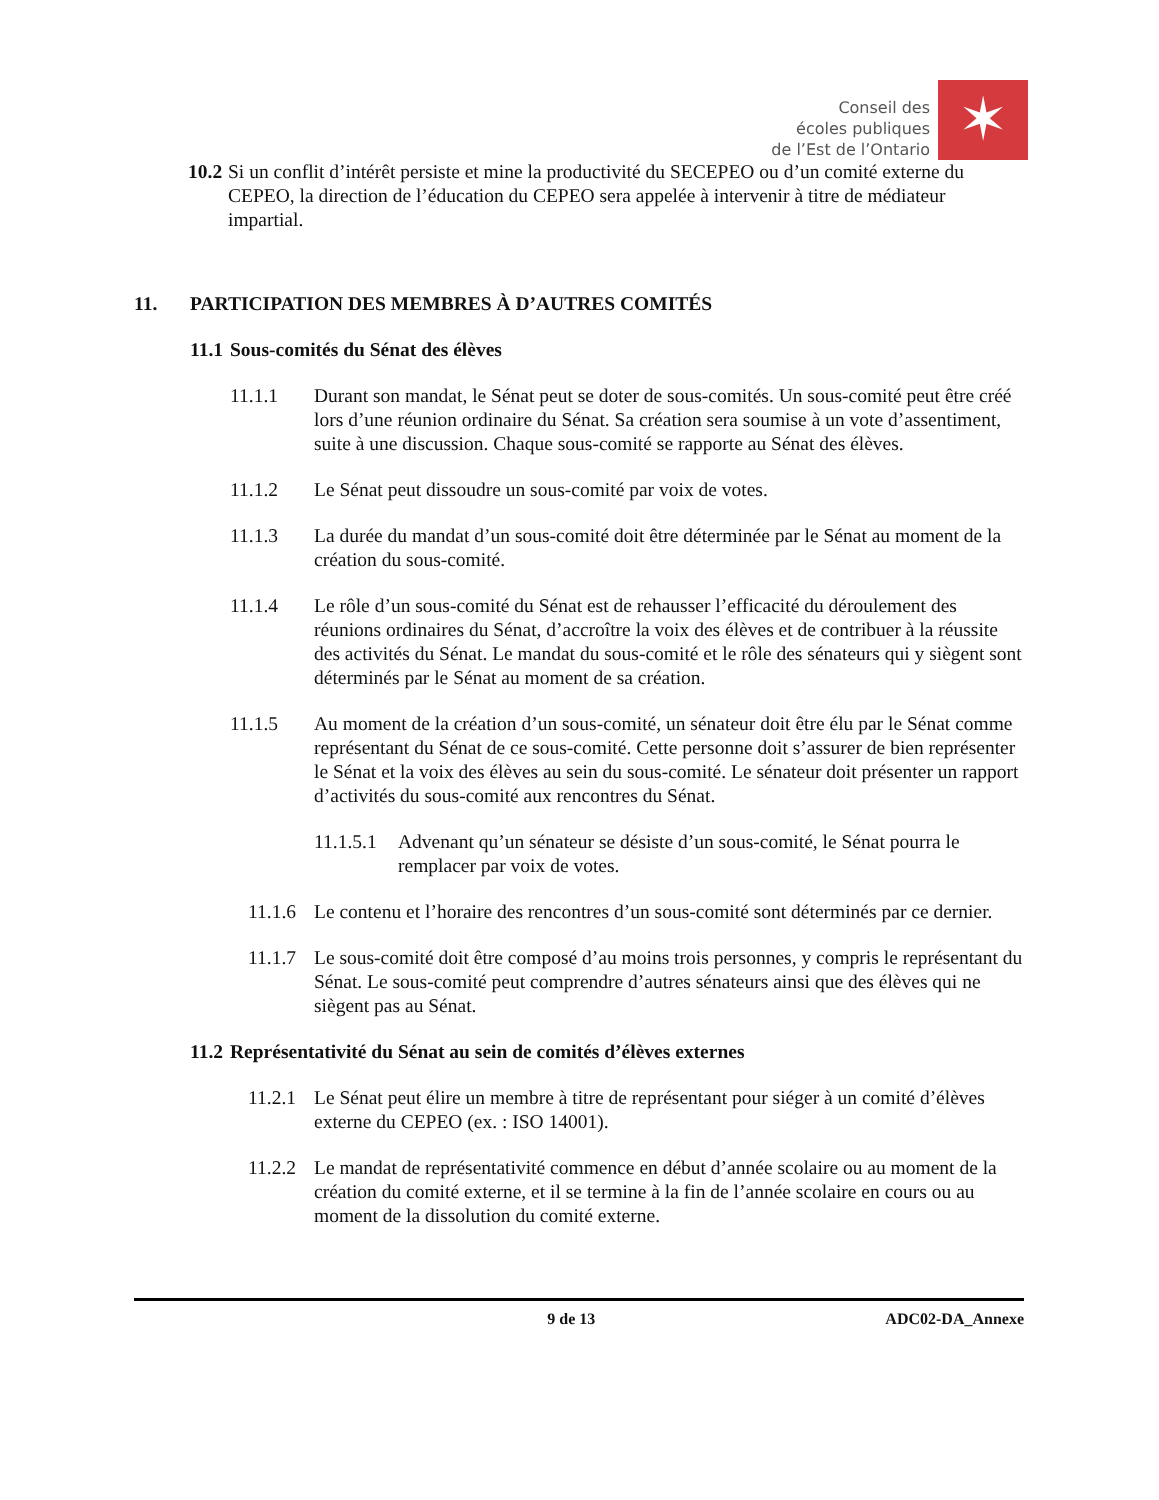Conseil des
écoles publiques
de l’Est de l’Ontario
✶
10.2 Si un conflit d’intérêt persiste et mine la productivité du SECEPEO ou d’un comité externe du CEPEO, la direction de l’éducation du CEPEO sera appelée à intervenir à titre de médiateur impartial.
11. PARTICIPATION DES MEMBRES À D’AUTRES COMITÉS
11.1 Sous-comités du Sénat des élèves
11.1.1 Durant son mandat, le Sénat peut se doter de sous-comités. Un sous-comité peut être créé lors d’une réunion ordinaire du Sénat. Sa création sera soumise à un vote d’assentiment, suite à une discussion. Chaque sous-comité se rapporte au Sénat des élèves.
11.1.2 Le Sénat peut dissoudre un sous-comité par voix de votes.
11.1.3 La durée du mandat d’un sous-comité doit être déterminée par le Sénat au moment de la création du sous-comité.
11.1.4 Le rôle d’un sous-comité du Sénat est de rehausser l’efficacité du déroulement des réunions ordinaires du Sénat, d’accroître la voix des élèves et de contribuer à la réussite des activités du Sénat. Le mandat du sous-comité et le rôle des sénateurs qui y siègent sont déterminés par le Sénat au moment de sa création.
11.1.5 Au moment de la création d’un sous-comité, un sénateur doit être élu par le Sénat comme représentant du Sénat de ce sous-comité. Cette personne doit s’assurer de bien représenter le Sénat et la voix des élèves au sein du sous-comité. Le sénateur doit présenter un rapport d’activités du sous-comité aux rencontres du Sénat.
11.1.5.1 Advenant qu’un sénateur se désiste d’un sous-comité, le Sénat pourra le remplacer par voix de votes.
11.1.6 Le contenu et l’horaire des rencontres d’un sous-comité sont déterminés par ce dernier.
11.1.7 Le sous-comité doit être composé d’au moins trois personnes, y compris le représentant du Sénat. Le sous-comité peut comprendre d’autres sénateurs ainsi que des élèves qui ne siègent pas au Sénat.
11.2 Représentativité du Sénat au sein de comités d’élèves externes
11.2.1 Le Sénat peut élire un membre à titre de représentant pour siéger à un comité d’élèves externe du CEPEO (ex. : ISO 14001).
11.2.2 Le mandat de représentativité commence en début d’année scolaire ou au moment de la création du comité externe, et il se termine à la fin de l’année scolaire en cours ou au moment de la dissolution du comité externe.
9 de 13 ADC02-DA_Annexe